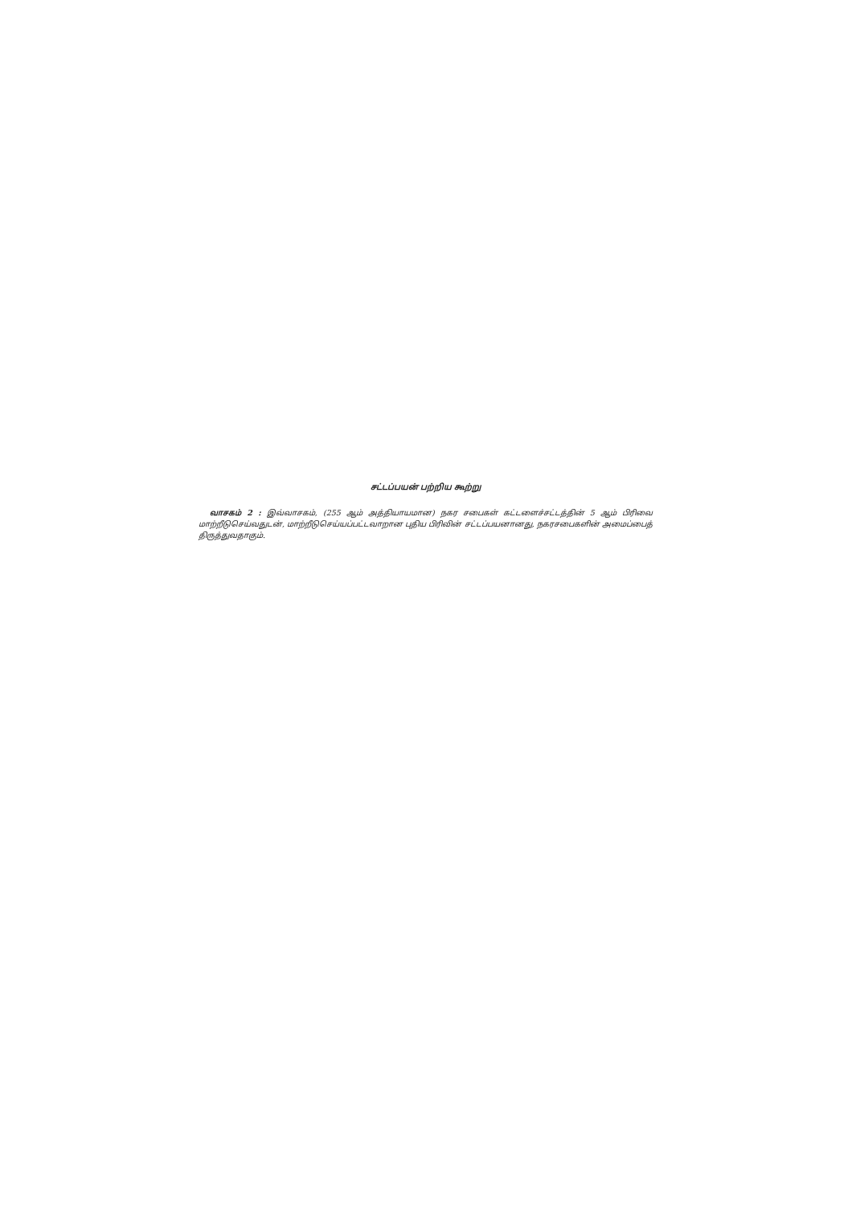சட்டப்பயன் பற்றிய கூற்று
வாசகம் 2 : இவ்வாசகம், (255 ஆம் அத்தியாயமான) நகர சபைகள் கட்டளைச்சட்டத்தின் 5 ஆம் பிரிவை மாற்றீடுசெய்வதுடன், மாற்றீடுசெய்யப்பட்டவாறான புதிய பிரிவின் சட்டப்பயனானது, நகரசபைகளின் அமைப்பைத் திருத்துவதாகும்.